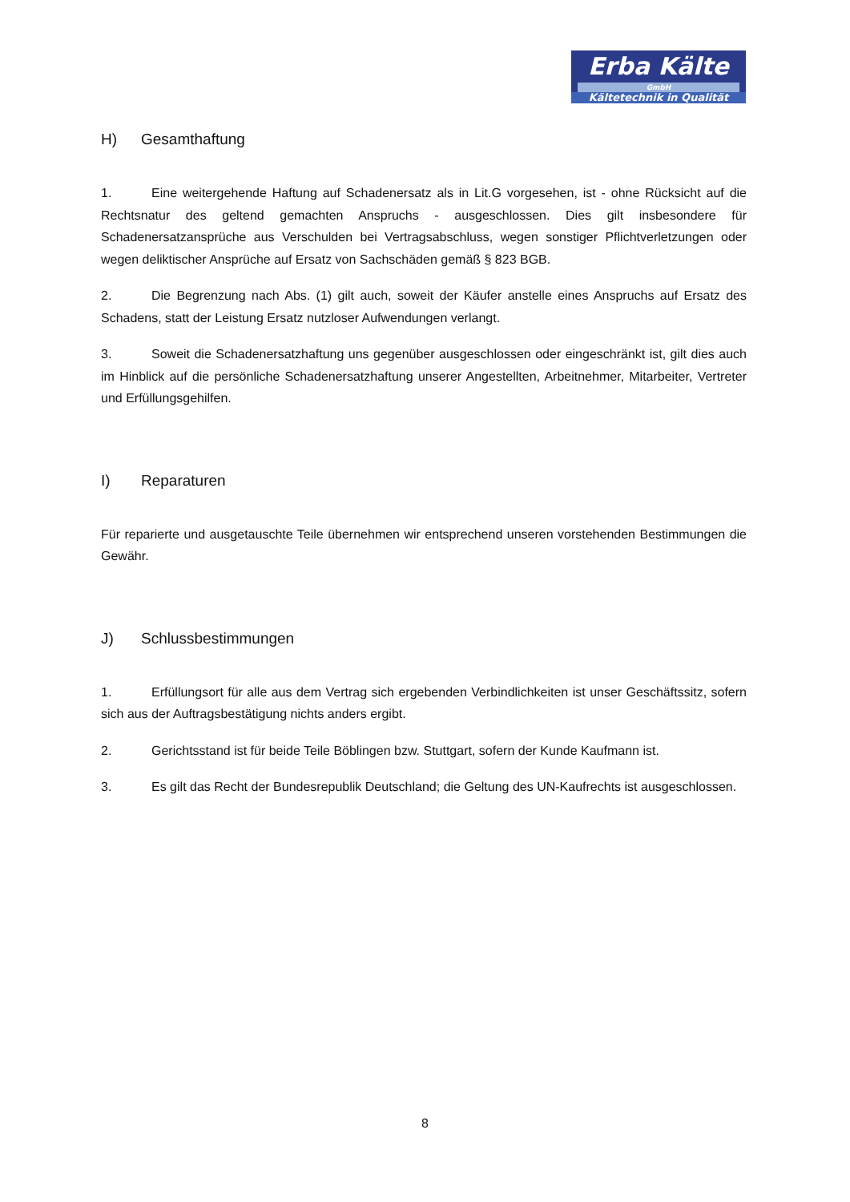Erba Kälte
GmbH
Kältetechnik in Qualität
H) Gesamthaftung
1. Eine weitergehende Haftung auf Schadenersatz als in Lit.G vorgesehen, ist - ohne Rücksicht auf die Rechtsnatur des geltend gemachten Anspruchs - ausgeschlossen. Dies gilt insbesondere für Schadenersatzansprüche aus Verschulden bei Vertragsabschluss, wegen sonstiger Pflichtverletzungen oder wegen deliktischer Ansprüche auf Ersatz von Sachschäden gemäß § 823 BGB.
2. Die Begrenzung nach Abs. (1) gilt auch, soweit der Käufer anstelle eines Anspruchs auf Ersatz des Schadens, statt der Leistung Ersatz nutzloser Aufwendungen verlangt.
3. Soweit die Schadenersatzhaftung uns gegenüber ausgeschlossen oder eingeschränkt ist, gilt dies auch im Hinblick auf die persönliche Schadenersatzhaftung unserer Angestellten, Arbeitnehmer, Mitarbeiter, Vertreter und Erfüllungsgehilfen.
I) Reparaturen
Für reparierte und ausgetauschte Teile übernehmen wir entsprechend unseren vorstehenden Bestimmungen die Gewähr.
J) Schlussbestimmungen
1. Erfüllungsort für alle aus dem Vertrag sich ergebenden Verbindlichkeiten ist unser Geschäftssitz, sofern sich aus der Auftragsbestätigung nichts anders ergibt.
2. Gerichtsstand ist für beide Teile Böblingen bzw. Stuttgart, sofern der Kunde Kaufmann ist.
3. Es gilt das Recht der Bundesrepublik Deutschland; die Geltung des UN-Kaufrechts ist ausgeschlossen.
8